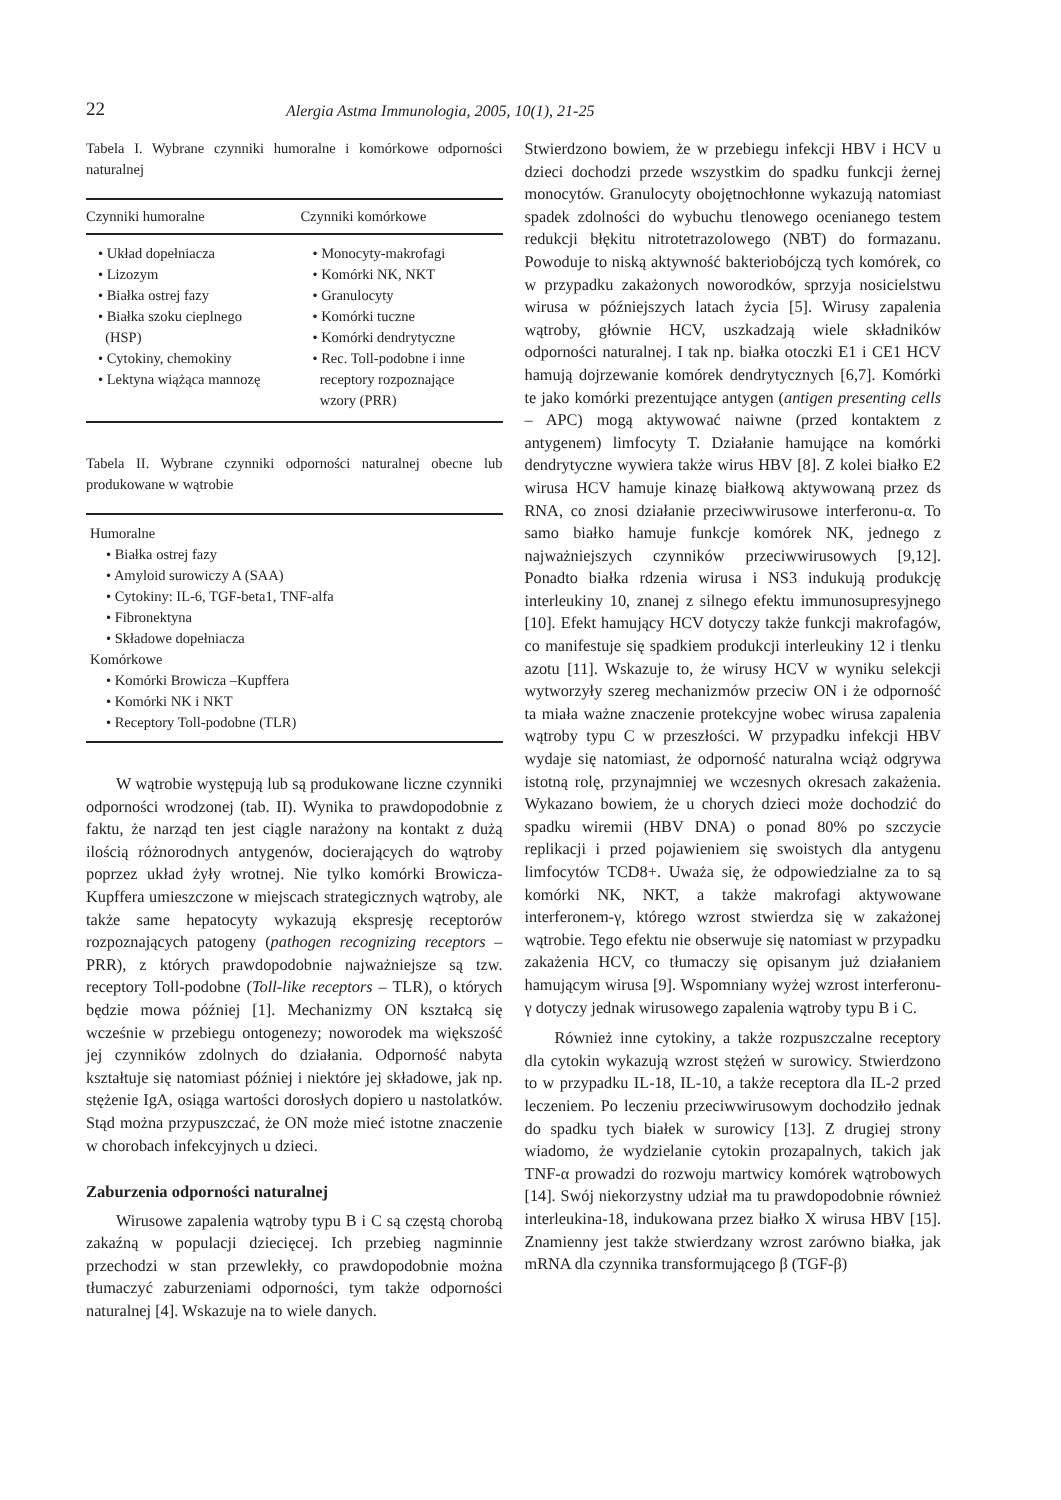22 Alergia Astma Immunologia, 2005, 10(1), 21-25
Tabela I. Wybrane czynniki humoralne i komórkowe odporności naturalnej
| Czynniki humoralne | Czynniki komórkowe |
| --- | --- |
| • Układ dopełniacza • Lizozym • Białka ostrej fazy • Białka szoku cieplnego (HSP) • Cytokiny, chemokiny • Lektyna wiążąca mannozę | • Monocyty-makrofagi • Komórki NK, NKT • Granulocyty • Komórki tuczne • Komórki dendrytyczne • Rec. Toll-podobne i inne receptory rozpoznające wzory (PRR) |
Tabela II. Wybrane czynniki odporności naturalnej obecne lub produkowane w wątrobie
| Humoralne • Białka ostrej fazy • Amyloid surowiczy A (SAA) • Cytokiny: IL-6, TGF-beta1, TNF-alfa • Fibronektyna • Składowe dopełniacza Komórkowe • Komórki Browicza –Kupffera • Komórki NK i NKT • Receptory Toll-podobne (TLR) |
W wątrobie występują lub są produkowane liczne czynniki odporności wrodzonej (tab. II). Wynika to prawdopodobnie z faktu, że narząd ten jest ciągle narażony na kontakt z dużą ilością różnorodnych antygenów, docierających do wątroby poprzez układ żyły wrotnej. Nie tylko komórki Browicza-Kupffera umieszczone w miejscach strategicznych wątroby, ale także same hepatocyty wykazują ekspresję receptorów rozpoznających patogeny (pathogen recognizing receptors – PRR), z których prawdopodobnie najważniejsze są tzw. receptory Toll-podobne (Toll-like receptors – TLR), o których będzie mowa później [1]. Mechanizmy ON kształcą się wcześnie w przebiegu ontogenezy; noworodek ma większość jej czynników zdolnych do działania. Odporność nabyta kształtuje się natomiast później i niektóre jej składowe, jak np. stężenie IgA, osiąga wartości dorosłych dopiero u nastolatków. Stąd można przypuszczać, że ON może mieć istotne znaczenie w chorobach infekcyjnych u dzieci.
Zaburzenia odporności naturalnej
Wirusowe zapalenia wątroby typu B i C są częstą chorobą zakaźną w populacji dziecięcej. Ich przebieg nagminnie przechodzi w stan przewlekły, co prawdopodobnie można tłumaczyć zaburzeniami odporności, tym także odporności naturalnej [4]. Wskazuje na to wiele danych.
Stwierdzono bowiem, że w przebiegu infekcji HBV i HCV u dzieci dochodzi przede wszystkim do spadku funkcji żernej monocytów. Granulocyty obojętnochłonne wykazują natomiast spadek zdolności do wybuchu tlenowego ocenianego testem redukcji błękitu nitrotetrazolowego (NBT) do formazanu. Powoduje to niską aktywność bakteriobójczą tych komórek, co w przypadku zakażonych noworodków, sprzyja nosicielstwu wirusa w późniejszych latach życia [5]. Wirusy zapalenia wątroby, głównie HCV, uszkadzają wiele składników odporności naturalnej. I tak np. białka otoczki E1 i CE1 HCV hamują dojrzewanie komórek dendrytycznych [6,7]. Komórki te jako komórki prezentujące antygen (antigen presenting cells – APC) mogą aktywować naiwne (przed kontaktem z antygenem) limfocyty T. Działanie hamujące na komórki dendrytyczne wywiera także wirus HBV [8]. Z kolei białko E2 wirusa HCV hamuje kinazę białkową aktywowaną przez ds RNA, co znosi działanie przeciwwirusowe interferonu-α. To samo białko hamuje funkcje komórek NK, jednego z najważniejszych czynników przeciwwirusowych [9,12]. Ponadto białka rdzenia wirusa i NS3 indukują produkcję interleukiny 10, znanej z silnego efektu immunosupresyjnego [10]. Efekt hamujący HCV dotyczy także funkcji makrofagów, co manifestuje się spadkiem produkcji interleukiny 12 i tlenku azotu [11]. Wskazuje to, że wirusy HCV w wyniku selekcji wytworzyły szereg mechanizmów przeciw ON i że odporność ta miała ważne znaczenie protekcyjne wobec wirusa zapalenia wątroby typu C w przeszłości. W przypadku infekcji HBV wydaje się natomiast, że odporność naturalna wciąż odgrywa istotną rolę, przynajmniej we wczesnych okresach zakażenia. Wykazano bowiem, że u chorych dzieci może dochodzić do spadku wiremii (HBV DNA) o ponad 80% po szczycie replikacji i przed pojawieniem się swoistych dla antygenu limfocytów TCD8+. Uważa się, że odpowiedzialne za to są komórki NK, NKT, a także makrofagi aktywowane interferonem-γ, którego wzrost stwierdza się w zakażonej wątrobie. Tego efektu nie obserwuje się natomiast w przypadku zakażenia HCV, co tłumaczy się opisanym już działaniem hamującym wirusa [9]. Wspomniany wyżej wzrost interferonu-γ dotyczy jednak wirusowego zapalenia wątroby typu B i C.
Również inne cytokiny, a także rozpuszczalne receptory dla cytokin wykazują wzrost stężeń w surowicy. Stwierdzono to w przypadku IL-18, IL-10, a także receptora dla IL-2 przed leczeniem. Po leczeniu przeciwwirusowym dochodziło jednak do spadku tych białek w surowicy [13]. Z drugiej strony wiadomo, że wydzielanie cytokin prozapalnych, takich jak TNF-α prowadzi do rozwoju martwicy komórek wątrobowych [14]. Swój niekorzystny udział ma tu prawdopodobnie również interleukina-18, indukowana przez białko X wirusa HBV [15]. Znamienny jest także stwierdzany wzrost zarówno białka, jak mRNA dla czynnika transformującego β (TGF-β)